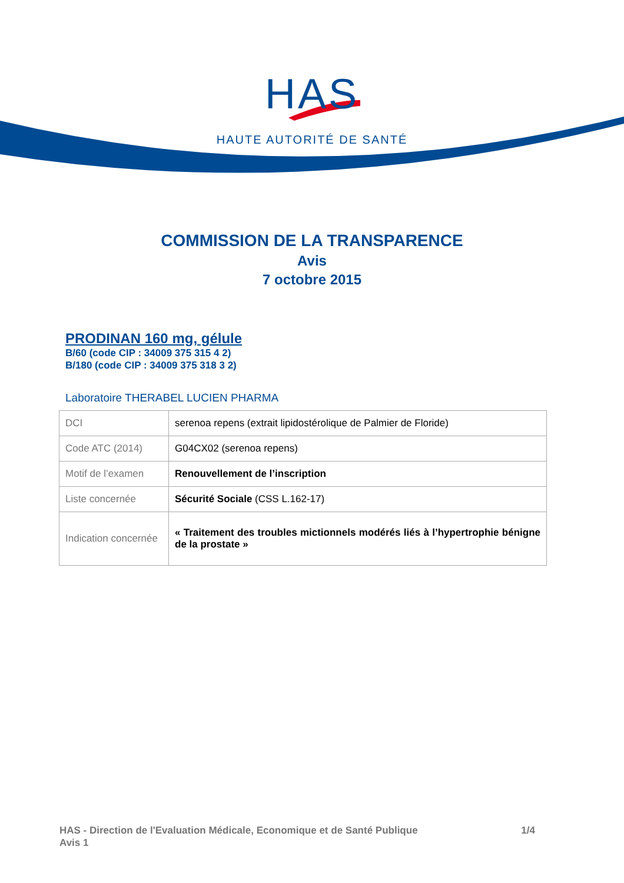HAS
HAUTE AUTORITÉ DE SANTÉ
COMMISSION DE LA TRANSPARENCE
Avis
7 octobre 2015
PRODINAN 160 mg, gélule
B/60 (code CIP : 34009 375 315 4 2)
B/180 (code CIP : 34009 375 318 3 2)
Laboratoire THERABEL LUCIEN PHARMA
| DCI | serenoa repens (extrait lipidostérolique de Palmier de Floride) |
| Code ATC (2014) | G04CX02 (serenoa repens) |
| Motif de l’examen | Renouvellement de l’inscription |
| Liste concernée | Sécurité Sociale (CSS L.162-17) |
| Indication concernée | « Traitement des troubles mictionnels modérés liés à l’hypertrophie bénigne de la prostate » |
1/4 HAS - Direction de l'Evaluation Médicale, Economique et de Santé Publique
Avis 1